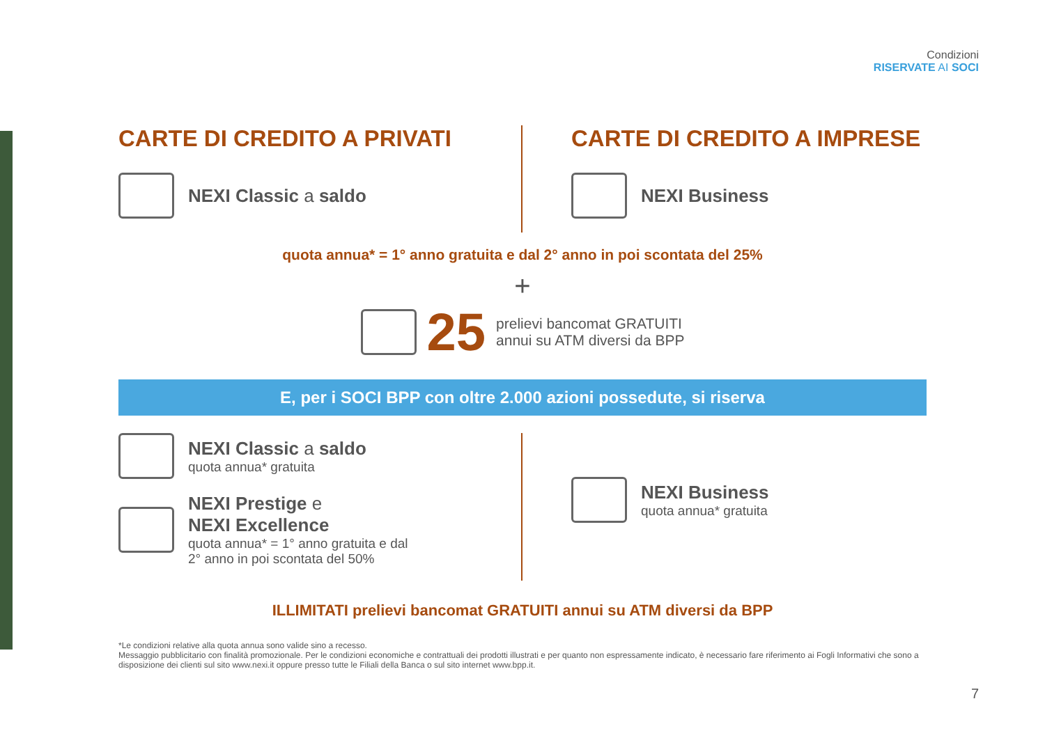Condizioni
RISERVATE AI SOCI
CARTE DI CREDITO A PRIVATI
NEXI Classic a saldo
CARTE DI CREDITO A IMPRESE
NEXI Business
quota annua* = 1° anno gratuita e dal 2° anno in poi scontata del 25%
+
25 prelievi bancomat GRATUITI
annui su ATM diversi da BPP
E, per i SOCI BPP con oltre 2.000 azioni possedute, si riserva
NEXI Classic a saldo
quota annua* gratuita
NEXI Prestige e
NEXI Excellence
quota annua* = 1° anno gratuita e dal
2° anno in poi scontata del 50%
NEXI Business
quota annua* gratuita
ILLIMITATI prelievi bancomat GRATUITI annui su ATM diversi da BPP
*Le condizioni relative alla quota annua sono valide sino a recesso.
Messaggio pubblicitario con finalità promozionale. Per le condizioni economiche e contrattuali dei prodotti illustrati e per quanto non espressamente indicato, è necessario fare riferimento ai Fogli Informativi che sono a disposizione dei clienti sul sito www.nexi.it oppure presso tutte le Filiali della Banca o sul sito internet www.bpp.it.
7